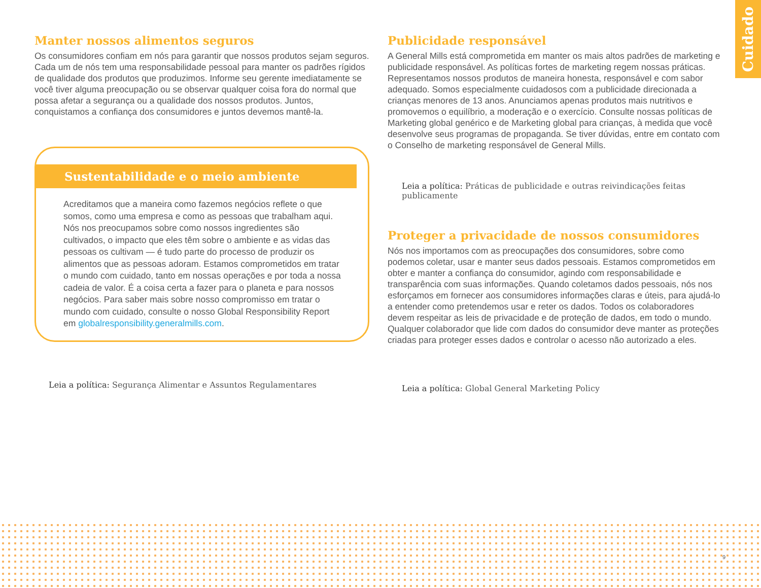Cuidado
Manter nossos alimentos seguros
Os consumidores confiam em nós para garantir que nossos produtos sejam seguros. Cada um de nós tem uma responsabilidade pessoal para manter os padrões rígidos de qualidade dos produtos que produzimos. Informe seu gerente imediatamente se você tiver alguma preocupação ou se observar qualquer coisa fora do normal que possa afetar a segurança ou a qualidade dos nossos produtos. Juntos, conquistamos a confiança dos consumidores e juntos devemos mantê-la.
Sustentabilidade e o meio ambiente
Acreditamos que a maneira como fazemos negócios reflete o que somos, como uma empresa e como as pessoas que trabalham aqui. Nós nos preocupamos sobre como nossos ingredientes são cultivados, o impacto que eles têm sobre o ambiente e as vidas das pessoas os cultivam — é tudo parte do processo de produzir os alimentos que as pessoas adoram. Estamos comprometidos em tratar o mundo com cuidado, tanto em nossas operações e por toda a nossa cadeia de valor. É a coisa certa a fazer para o planeta e para nossos negócios. Para saber mais sobre nosso compromisso em tratar o mundo com cuidado, consulte o nosso Global Responsibility Report em globalresponsibility.generalmills.com.
Leia a política: Segurança Alimentar e Assuntos Regulamentares
Publicidade responsável
A General Mills está comprometida em manter os mais altos padrões de marketing e publicidade responsável. As políticas fortes de marketing regem nossas práticas. Representamos nossos produtos de maneira honesta, responsável e com sabor adequado. Somos especialmente cuidadosos com a publicidade direcionada a crianças menores de 13 anos. Anunciamos apenas produtos mais nutritivos e promovemos o equilíbrio, a moderação e o exercício. Consulte nossas políticas de Marketing global genérico e de Marketing global para crianças, à medida que você desenvolve seus programas de propaganda. Se tiver dúvidas, entre em contato com o Conselho de marketing responsável de General Mills.
Leia a política: Práticas de publicidade e outras reivindicações feitas publicamente
Proteger a privacidade de nossos consumidores
Nós nos importamos com as preocupações dos consumidores, sobre como podemos coletar, usar e manter seus dados pessoais. Estamos comprometidos em obter e manter a confiança do consumidor, agindo com responsabilidade e transparência com suas informações. Quando coletamos dados pessoais, nós nos esforçamos em fornecer aos consumidores informações claras e úteis, para ajudá-lo a entender como pretendemos usar e reter os dados. Todos os colaboradores devem respeitar as leis de privacidade e de proteção de dados, em todo o mundo. Qualquer colaborador que lide com dados do consumidor deve manter as proteções criadas para proteger esses dados e controlar o acesso não autorizado a eles.
Leia a política: Global General Marketing Policy
9